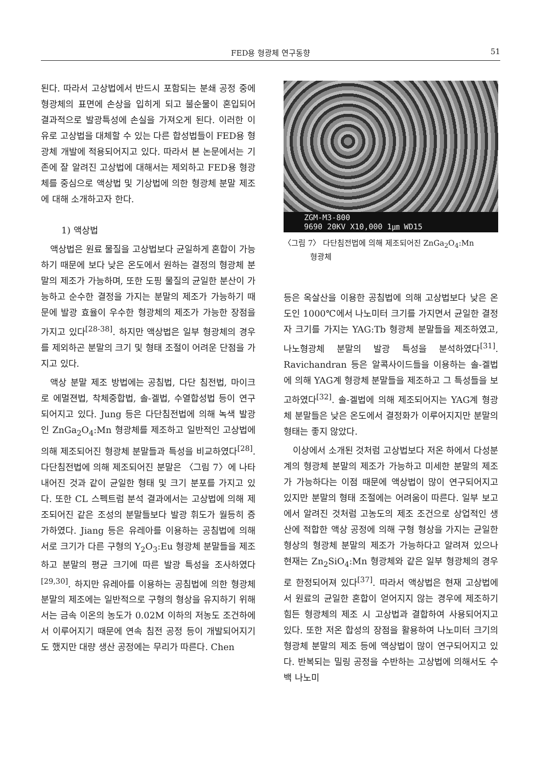FED용 형광체 연구동향 51
된다. 따라서 고상법에서 반드시 포함되는 분쇄 공정 중에 형광체의 표면에 손상을 입히게 되고 불순물이 혼입되어 결과적으로 발광특성에 손실을 가져오게 된다. 이러한 이유로 고상법을 대체할 수 있는 다른 합성법들이 FED용 형광체 개발에 적용되어지고 있다. 따라서 본 논문에서는 기존에 잘 알려진 고상법에 대해서는 제외하고 FED용 형광체를 중심으로 액상법 및 기상법에 의한 형광체 분말 제조에 대해 소개하고자 한다.
1) 액상법
액상법은 원료 물질을 고상법보다 균일하게 혼합이 가능하기 때문에 보다 낮은 온도에서 원하는 결정의 형광체 분말의 제조가 가능하며, 또한 도핑 물질의 균일한 분산이 가능하고 순수한 결정을 가지는 분말의 제조가 가능하기 때문에 발광 효율이 우수한 형광체의 제조가 가능한 장점을 가지고 있다<sup>[28-38]</sup>. 하지만 액상법은 일부 형광체의 경우를 제외하곤 분말의 크기 및 형태 조절이 어려운 단점을 가지고 있다.
액상 분말 제조 방법에는 공침법, 다단 침전법, 마이크로 에멀젼법, 착체중합법, 솔-겔법, 수열합성법 등이 연구되어지고 있다. Jung 등은 다단침전법에 의해 녹색 발광인 ZnGa<sub>2</sub>O<sub>4</sub>:Mn 형광체를 제조하고 일반적인 고상법에 의해 제조되어진 형광체 분말들과 특성을 비교하였다<sup>[28]</sup>. 다단침전법에 의해 제조되어진 분말은 〈그림 7〉에 나타내어진 것과 같이 균일한 형태 및 크기 분포를 가지고 있다. 또한 CL 스펙트럼 분석 결과에서는 고상법에 의해 제조되어진 같은 조성의 분말들보다 발광 휘도가 월등히 증가하였다. Jiang 등은 유레아를 이용하는 공침법에 의해 서로 크기가 다른 구형의 Y<sub>2</sub>O<sub>3</sub>:Eu 형광체 분말들을 제조하고 분말의 평균 크기에 따른 발광 특성을 조사하였다<sup>[29,30]</sup>. 하지만 유레아를 이용하는 공침법에 의한 형광체 분말의 제조에는 일반적으로 구형의 형상을 유지하기 위해서는 금속 이온의 농도가 0.02M 이하의 저농도 조건하에서 이루어지기 때문에 연속 침전 공정 등이 개발되어지기도 했지만 대량 생산 공정에는 무리가 따른다. Chen
ZGM-M3-800
9690 20KV X10,000 1㎛ WD15
〈그림 7〉 다단침전법에 의해 제조되어진 ZnGa<sub>2</sub>O<sub>4</sub>:Mn
형광체
등은 옥살산을 이용한 공침법에 의해 고상법보다 낮은 온도인 1000℃에서 나노미터 크기를 가지면서 균일한 결정자 크기를 가지는 YAG:Tb 형광체 분말들을 제조하였고, 나노형광체 분말의 발광 특성을 분석하였다<sup>[31]</sup>. Ravichandran 등은 알콕사이드들을 이용하는 솔-겔법에 의해 YAG계 형광체 분말들을 제조하고 그 특성들을 보고하였다<sup>[32]</sup>. 솔-겔법에 의해 제조되어지는 YAG계 형광체 분말들은 낮은 온도에서 결정화가 이루어지지만 분말의 형태는 좋지 않았다.
이상에서 소개된 것처럼 고상법보다 저온 하에서 다성분계의 형광체 분말의 제조가 가능하고 미세한 분말의 제조가 가능하다는 이점 때문에 액상법이 많이 연구되어지고 있지만 분말의 형태 조절에는 어려움이 따른다. 일부 보고에서 알려진 것처럼 고농도의 제조 조건으로 상업적인 생산에 적합한 액상 공정에 의해 구형 형상을 가지는 균일한 형상의 형광체 분말의 제조가 가능하다고 알려져 있으나 현재는 Zn<sub>2</sub>SiO<sub>4</sub>:Mn 형광체와 같은 일부 형광체의 경우로 한정되어져 있다<sup>[37]</sup>. 따라서 액상법은 현재 고상법에서 원료의 균일한 혼합이 얻어지지 않는 경우에 제조하기 힘든 형광체의 제조 시 고상법과 결합하여 사용되어지고 있다. 또한 저온 합성의 장점을 활용하여 나노미터 크기의 형광체 분말의 제조 등에 액상법이 많이 연구되어지고 있다. 반복되는 밀링 공정을 수반하는 고상법에 의해서도 수백 나노미